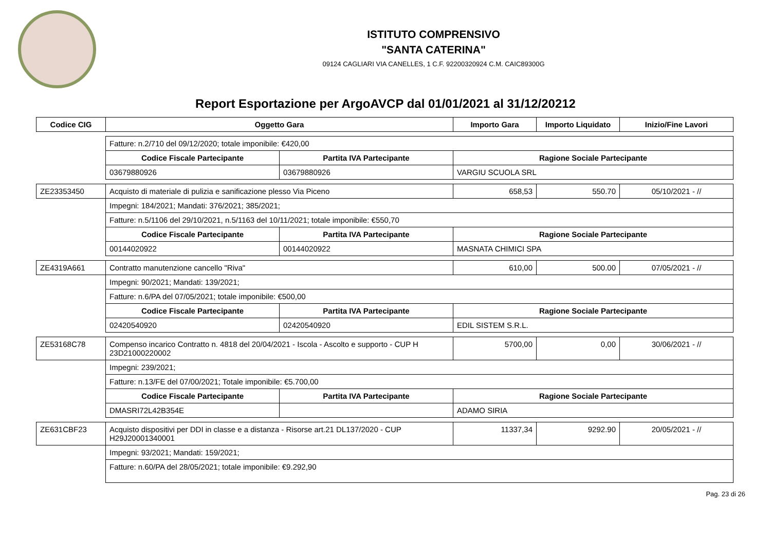ISTITUTO COMPRENSIVO
"SANTA CATERINA"
09124 CAGLIARI VIA CANELLES, 1 C.F. 92200320924 C.M. CAIC89300G
Report Esportazione per ArgoAVCP dal 01/01/2021 al 31/12/20212
| Codice CIG | Oggetto Gara | | Importo Gara | Importo Liquidato | Inizio/Fine Lavori |
| --- | --- | --- | --- | --- | --- |
| | Fatture: n.2/710 del 09/12/2020; totale imponibile: €420,00 | | | | |
| | Codice Fiscale Partecipante | Partita IVA Partecipante | Ragione Sociale Partecipante | | |
| | 03679880926 | 03679880926 | VARGIU SCUOLA SRL | | |
| ZE23353450 | Acquisto di materiale di pulizia e sanificazione plesso Via Piceno | | 658,53 | 550.70 | 05/10/2021 - // |
| | Impegni: 184/2021; Mandati: 376/2021; 385/2021; | | | | |
| | Fatture: n.5/1106 del 29/10/2021, n.5/1163 del 10/11/2021; totale imponibile: €550,70 | | | | |
| | Codice Fiscale Partecipante | Partita IVA Partecipante | Ragione Sociale Partecipante | | |
| | 00144020922 | 00144020922 | MASNATA CHIMICI SPA | | |
| ZE4319A661 | Contratto manutenzione cancello "Riva" | | 610,00 | 500.00 | 07/05/2021 - // |
| | Impegni: 90/2021; Mandati: 139/2021; | | | | |
| | Fatture: n.6/PA del 07/05/2021; totale imponibile: €500,00 | | | | |
| | Codice Fiscale Partecipante | Partita IVA Partecipante | Ragione Sociale Partecipante | | |
| | 02420540920 | 02420540920 | EDIL SISTEM S.R.L. | | |
| ZE53168C78 | Compenso incarico Contratto n. 4818 del 20/04/2021 - Iscola - Ascolto e supporto - CUP H 23D21000220002 | | 5700,00 | 0,00 | 30/06/2021 - // |
| | Impegni: 239/2021; | | | | |
| | Fatture: n.13/FE del 07/00/2021; Totale imponibile: €5.700,00 | | | | |
| | Codice Fiscale Partecipante | Partita IVA Partecipante | Ragione Sociale Partecipante | | |
| | DMASRI72L42B354E | | ADAMO SIRIA | | |
| ZE631CBF23 | Acquisto dispositivi per DDI in classe e a distanza - Risorse art.21 DL137/2020 - CUP H29J20001340001 | | 11337,34 | 9292.90 | 20/05/2021 - // |
| | Impegni: 93/2021; Mandati: 159/2021; | | | | |
| | Fatture: n.60/PA del 28/05/2021; totale imponibile: €9.292,90 | | | | |
Pag. 23 di 26